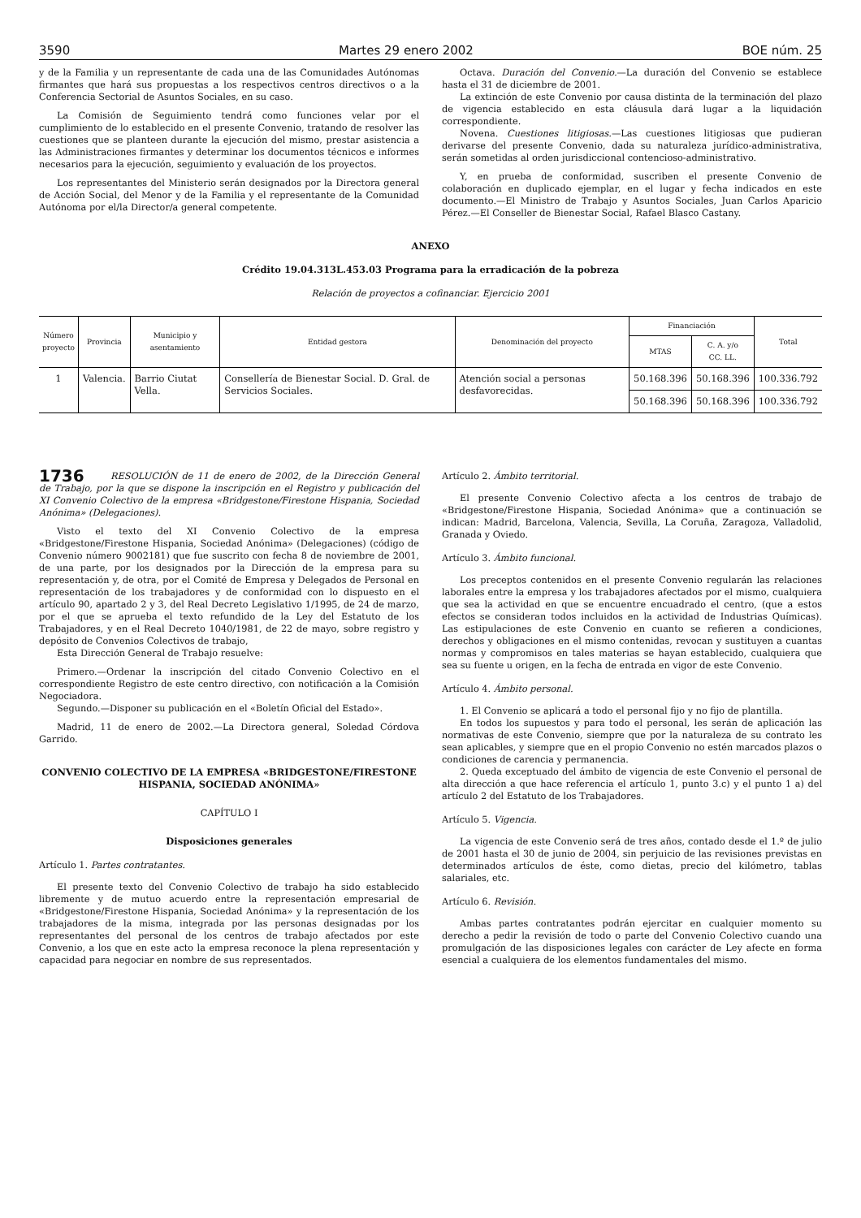3590 Martes 29 enero 2002 BOE núm. 25
y de la Familia y un representante de cada una de las Comunidades Autónomas firmantes que hará sus propuestas a los respectivos centros directivos o a la Conferencia Sectorial de Asuntos Sociales, en su caso.
La Comisión de Seguimiento tendrá como funciones velar por el cumplimiento de lo establecido en el presente Convenio, tratando de resolver las cuestiones que se planteen durante la ejecución del mismo, prestar asistencia a las Administraciones firmantes y determinar los documentos técnicos e informes necesarios para la ejecución, seguimiento y evaluación de los proyectos.
Los representantes del Ministerio serán designados por la Directora general de Acción Social, del Menor y de la Familia y el representante de la Comunidad Autónoma por el/la Director/a general competente.
Octava. Duración del Convenio.—La duración del Convenio se establece hasta el 31 de diciembre de 2001.
La extinción de este Convenio por causa distinta de la terminación del plazo de vigencia establecido en esta cláusula dará lugar a la liquidación correspondiente.
Novena. Cuestiones litigiosas.—Las cuestiones litigiosas que pudieran derivarse del presente Convenio, dada su naturaleza jurídico-administrativa, serán sometidas al orden jurisdiccional contencioso-administrativo.
Y, en prueba de conformidad, suscriben el presente Convenio de colaboración en duplicado ejemplar, en el lugar y fecha indicados en este documento.—El Ministro de Trabajo y Asuntos Sociales, Juan Carlos Aparicio Pérez.—El Conseller de Bienestar Social, Rafael Blasco Castany.
ANEXO
Crédito 19.04.313L.453.03 Programa para la erradicación de la pobreza
Relación de proyectos a cofinanciar. Ejercicio 2001
| Número proyecto | Provincia | Municipio y asentamiento | Entidad gestora | Denominación del proyecto | Financiación | | Total |
| --- | --- | --- | --- | --- | --- | --- | --- |
| | | | | | MTAS | C. A. y/o CC. LL. | |
| 1 | Valencia. | Barrio Ciutat Vella. | Consellería de Bienestar Social. D. Gral. de Servicios Sociales. | Atención social a personas desfavorecidas. | 50.168.396 | 50.168.396 | 100.336.792 |
| | | | | | 50.168.396 | 50.168.396 | 100.336.792 |
1736 RESOLUCIÓN de 11 de enero de 2002, de la Dirección General de Trabajo, por la que se dispone la inscripción en el Registro y publicación del XI Convenio Colectivo de la empresa «Bridgestone/Firestone Hispania, Sociedad Anónima» (Delegaciones).
Visto el texto del XI Convenio Colectivo de la empresa «Bridgestone/Firestone Hispania, Sociedad Anónima» (Delegaciones) (código de Convenio número 9002181) que fue suscrito con fecha 8 de noviembre de 2001, de una parte, por los designados por la Dirección de la empresa para su representación y, de otra, por el Comité de Empresa y Delegados de Personal en representación de los trabajadores y de conformidad con lo dispuesto en el artículo 90, apartado 2 y 3, del Real Decreto Legislativo 1/1995, de 24 de marzo, por el que se aprueba el texto refundido de la Ley del Estatuto de los Trabajadores, y en el Real Decreto 1040/1981, de 22 de mayo, sobre registro y depósito de Convenios Colectivos de trabajo,
Esta Dirección General de Trabajo resuelve:
Primero.—Ordenar la inscripción del citado Convenio Colectivo en el correspondiente Registro de este centro directivo, con notificación a la Comisión Negociadora.
Segundo.—Disponer su publicación en el «Boletín Oficial del Estado».
Madrid, 11 de enero de 2002.—La Directora general, Soledad Córdova Garrido.
CONVENIO COLECTIVO DE LA EMPRESA «BRIDGESTONE/FIRESTONE HISPANIA, SOCIEDAD ANÓNIMA»
CAPÍTULO I
Disposiciones generales
Artículo 1. Partes contratantes.
El presente texto del Convenio Colectivo de trabajo ha sido establecido libremente y de mutuo acuerdo entre la representación empresarial de «Bridgestone/Firestone Hispania, Sociedad Anónima» y la representación de los trabajadores de la misma, integrada por las personas designadas por los representantes del personal de los centros de trabajo afectados por este Convenio, a los que en este acto la empresa reconoce la plena representación y capacidad para negociar en nombre de sus representados.
Artículo 2. Ámbito territorial.
El presente Convenio Colectivo afecta a los centros de trabajo de «Bridgestone/Firestone Hispania, Sociedad Anónima» que a continuación se indican: Madrid, Barcelona, Valencia, Sevilla, La Coruña, Zaragoza, Valladolid, Granada y Oviedo.
Artículo 3. Ámbito funcional.
Los preceptos contenidos en el presente Convenio regularán las relaciones laborales entre la empresa y los trabajadores afectados por el mismo, cualquiera que sea la actividad en que se encuentre encuadrado el centro, (que a estos efectos se consideran todos incluidos en la actividad de Industrias Químicas). Las estipulaciones de este Convenio en cuanto se refieren a condiciones, derechos y obligaciones en el mismo contenidas, revocan y sustituyen a cuantas normas y compromisos en tales materias se hayan establecido, cualquiera que sea su fuente u origen, en la fecha de entrada en vigor de este Convenio.
Artículo 4. Ámbito personal.
1. El Convenio se aplicará a todo el personal fijo y no fijo de plantilla.
En todos los supuestos y para todo el personal, les serán de aplicación las normativas de este Convenio, siempre que por la naturaleza de su contrato les sean aplicables, y siempre que en el propio Convenio no estén marcados plazos o condiciones de carencia y permanencia.
2. Queda exceptuado del ámbito de vigencia de este Convenio el personal de alta dirección a que hace referencia el artículo 1, punto 3.c) y el punto 1 a) del artículo 2 del Estatuto de los Trabajadores.
Artículo 5. Vigencia.
La vigencia de este Convenio será de tres años, contado desde el 1.º de julio de 2001 hasta el 30 de junio de 2004, sin perjuicio de las revisiones previstas en determinados artículos de éste, como dietas, precio del kilómetro, tablas salariales, etc.
Artículo 6. Revisión.
Ambas partes contratantes podrán ejercitar en cualquier momento su derecho a pedir la revisión de todo o parte del Convenio Colectivo cuando una promulgación de las disposiciones legales con carácter de Ley afecte en forma esencial a cualquiera de los elementos fundamentales del mismo.